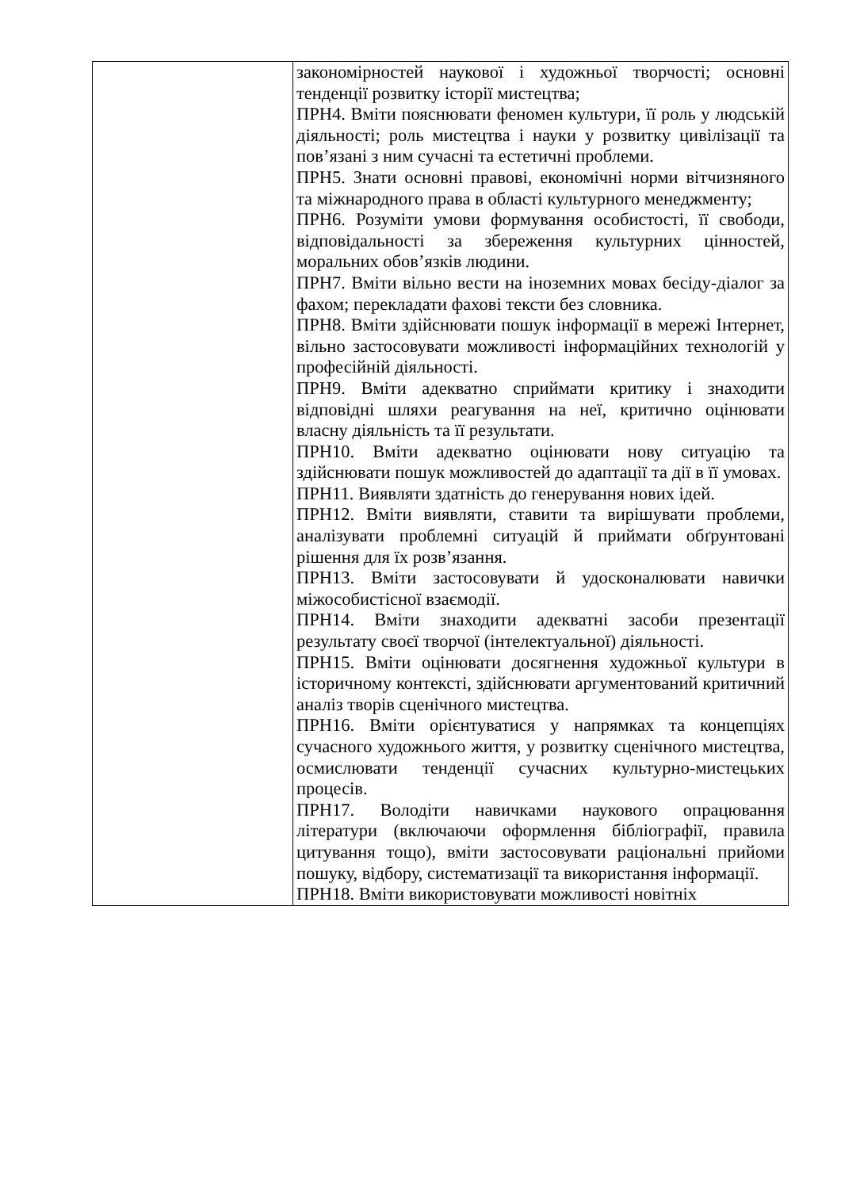| | закономірностей наукової і художньої творчості; основні тенденції розвитку історії мистецтва; ПРН4. Вміти пояснювати феномен культури, її роль у людській діяльності; роль мистецтва і науки у розвитку цивілізації та пов’язані з ним сучасні та естетичні проблеми. ПРН5. Знати основні правові, економічні норми вітчизняного та міжнародного права в області культурного менеджменту; ПРН6. Розуміти умови формування особистості, її свободи, відповідальності за збереження культурних цінностей, моральних обов’язків людини. ПРН7. Вміти вільно вести на іноземних мовах бесіду-діалог за фахом; перекладати фахові тексти без словника. ПРН8. Вміти здійснювати пошук інформації в мережі Інтернет, вільно застосовувати можливості інформаційних технологій у професійній діяльності. ПРН9. Вміти адекватно сприймати критику і знаходити відповідні шляхи реагування на неї, критично оцінювати власну діяльність та її результати. ПРН10. Вміти адекватно оцінювати нову ситуацію та здійснювати пошук можливостей до адаптації та дії в її умовах. ПРН11. Виявляти здатність до генерування нових ідей. ПРН12. Вміти виявляти, ставити та вирішувати проблеми, аналізувати проблемні ситуацій й приймати обґрунтовані рішення для їх розв’язання. ПРН13. Вміти застосовувати й удосконалювати навички міжособистісної взаємодії. ПРН14. Вміти знаходити адекватні засоби презентації результату своєї творчої (інтелектуальної) діяльності. ПРН15. Вміти оцінювати досягнення художньої культури в історичному контексті, здійснювати аргументований критичний аналіз творів сценічного мистецтва. ПРН16. Вміти орієнтуватися у напрямках та концепціях сучасного художнього життя, у розвитку сценічного мистецтва, осмислювати тенденції сучасних культурно-мистецьких процесів. ПРН17. Володіти навичками наукового опрацювання літератури (включаючи оформлення бібліографії, правила цитування тощо), вміти застосовувати раціональні прийоми пошуку, відбору, систематизації та використання інформації. ПРН18. Вміти використовувати можливості новітніх |